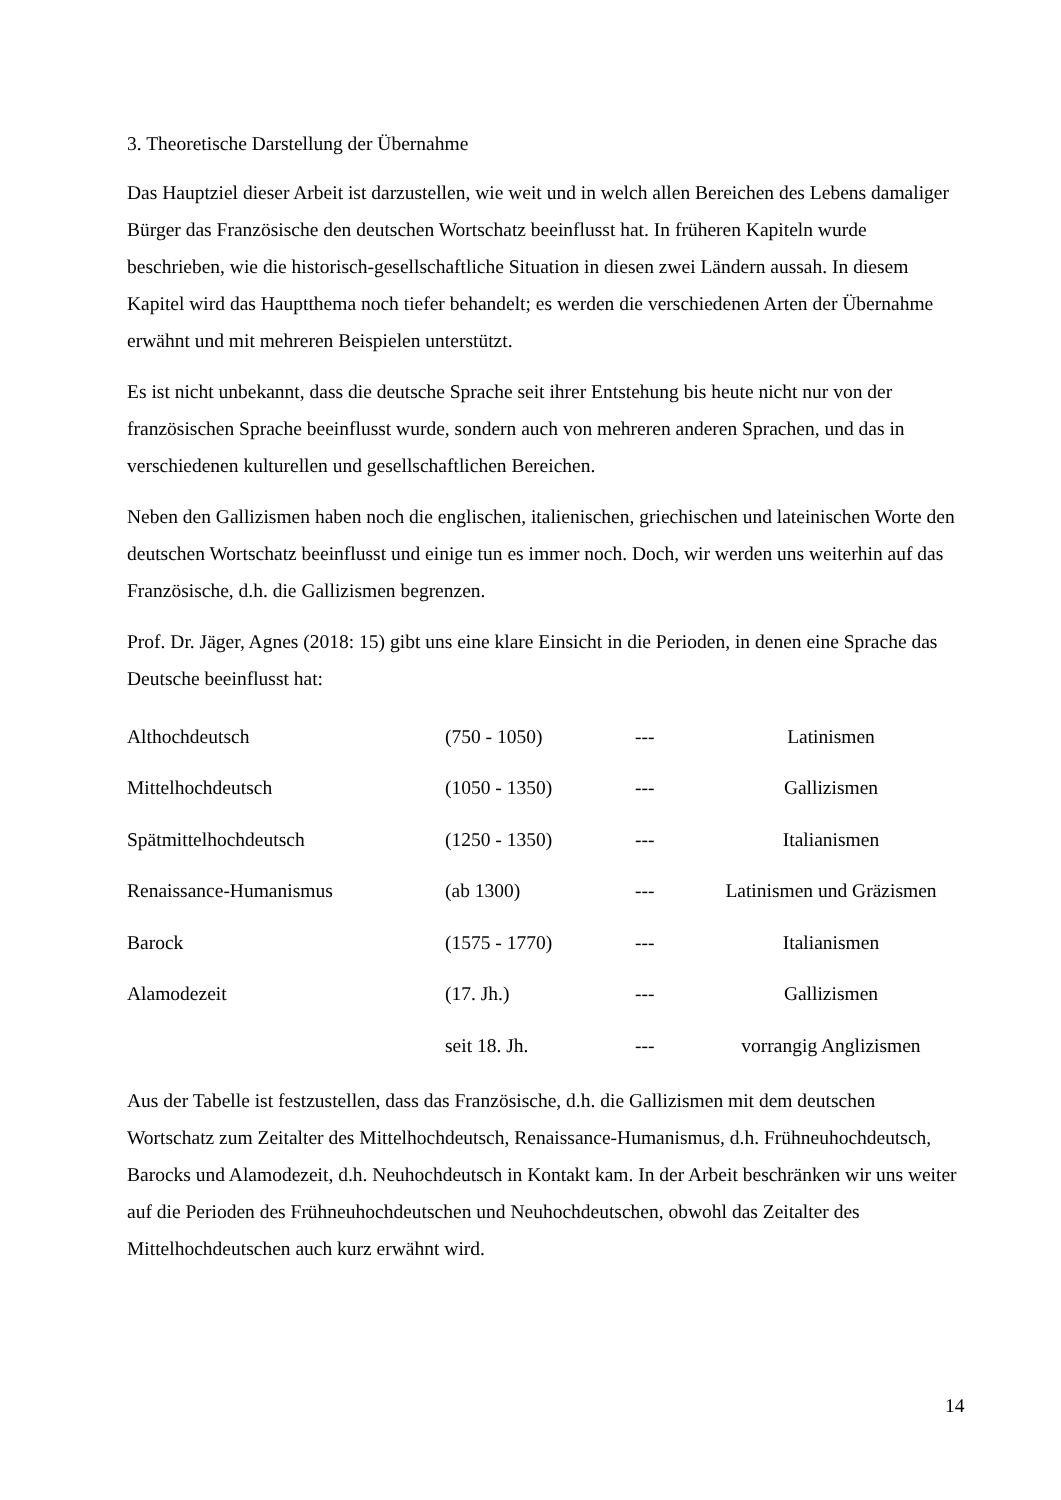3. Theoretische Darstellung der Übernahme
Das Hauptziel dieser Arbeit ist darzustellen, wie weit und in welch allen Bereichen des Lebens damaliger Bürger das Französische den deutschen Wortschatz beeinflusst hat. In früheren Kapiteln wurde beschrieben, wie die historisch-gesellschaftliche Situation in diesen zwei Ländern aussah. In diesem Kapitel wird das Hauptthema noch tiefer behandelt; es werden die verschiedenen Arten der Übernahme erwähnt und mit mehreren Beispielen unterstützt.
Es ist nicht unbekannt, dass die deutsche Sprache seit ihrer Entstehung bis heute nicht nur von der französischen Sprache beeinflusst wurde, sondern auch von mehreren anderen Sprachen, und das in verschiedenen kulturellen und gesellschaftlichen Bereichen.
Neben den Gallizismen haben noch die englischen, italienischen, griechischen und lateinischen Worte den deutschen Wortschatz beeinflusst und einige tun es immer noch. Doch, wir werden uns weiterhin auf das Französische, d.h. die Gallizismen begrenzen.
Prof. Dr. Jäger, Agnes (2018: 15) gibt uns eine klare Einsicht in die Perioden, in denen eine Sprache das Deutsche beeinflusst hat:
| Althochdeutsch | (750 - 1050) | --- | Latinismen |
| Mittelhochdeutsch | (1050 - 1350) | --- | Gallizismen |
| Spätmittelhochdeutsch | (1250 - 1350) | --- | Italianismen |
| Renaissance-Humanismus | (ab 1300) | --- | Latinismen und Gräzismen |
| Barock | (1575 - 1770) | --- | Italianismen |
| Alamodezeit | (17. Jh.) | --- | Gallizismen |
| | seit 18. Jh. | --- | vorrangig Anglizismen |
Aus der Tabelle ist festzustellen, dass das Französische, d.h. die Gallizismen mit dem deutschen Wortschatz zum Zeitalter des Mittelhochdeutsch, Renaissance-Humanismus, d.h. Frühneuhochdeutsch, Barocks und Alamodezeit, d.h. Neuhochdeutsch in Kontakt kam. In der Arbeit beschränken wir uns weiter auf die Perioden des Frühneuhochdeutschen und Neuhochdeutschen, obwohl das Zeitalter des Mittelhochdeutschen auch kurz erwähnt wird.
14